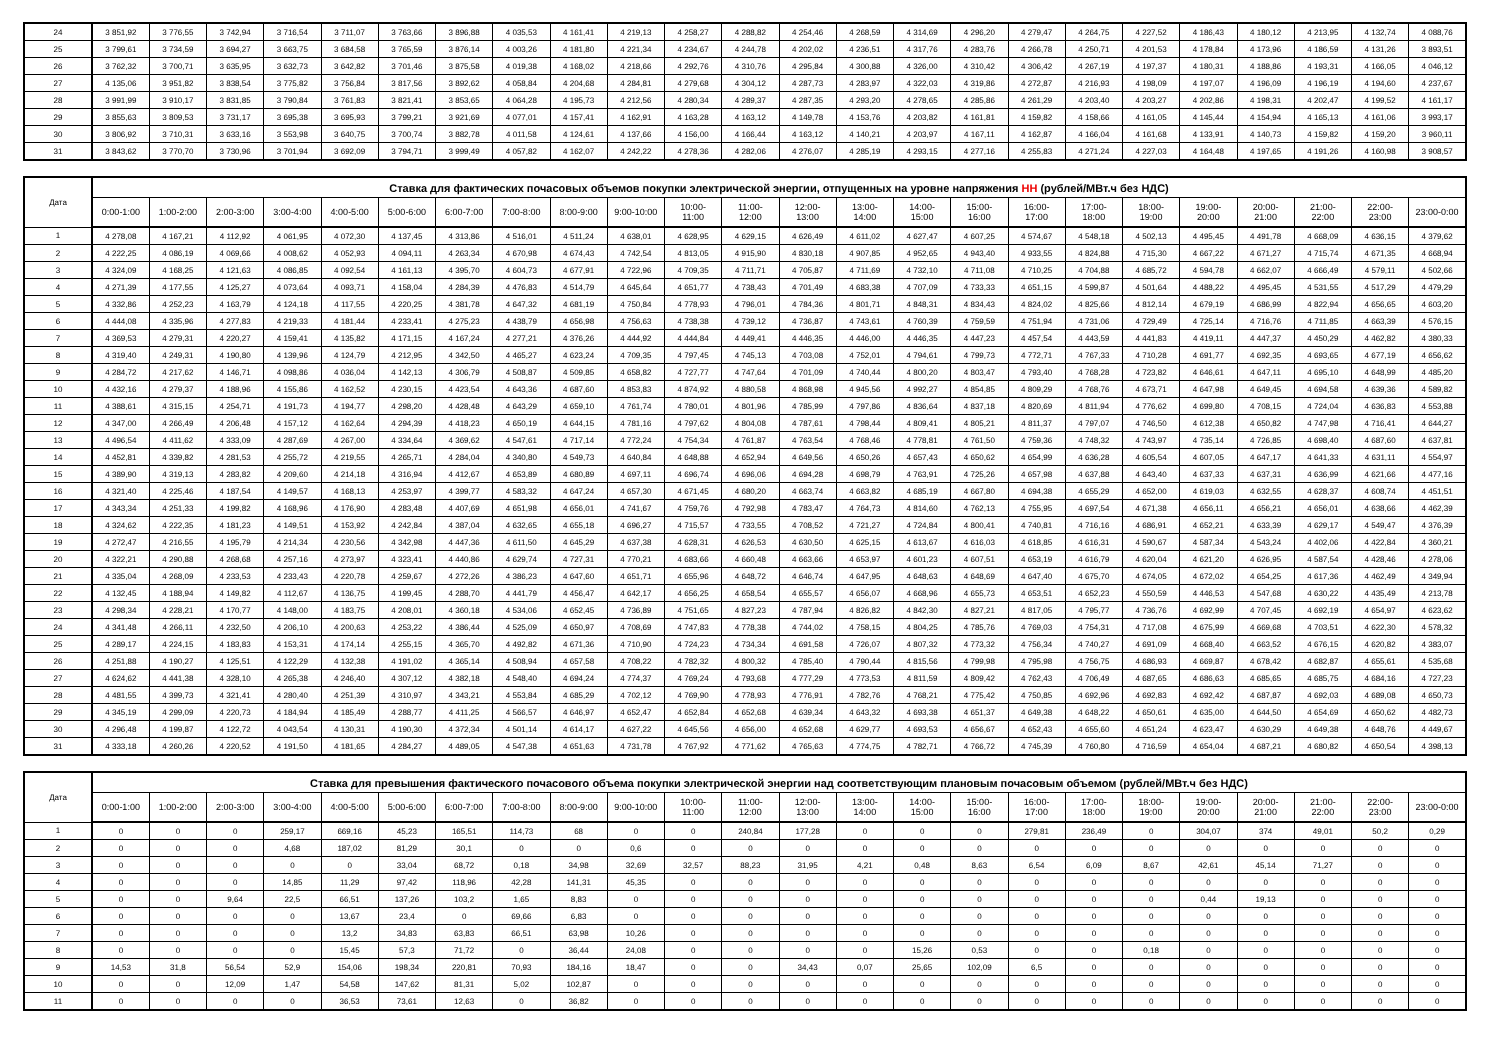| 24 | 3 851,92 | 3 776,55 | 3 742,94 | 3 716,54 | 3 711,07 | 3 763,66 | 3 896,88 | 4 035,53 | 4 161,41 | 4 219,13 | 4 258,27 | 4 288,82 | 4 254,46 | 4 268,59 | 4 314,69 | 4 296,20 | 4 279,47 | 4 264,75 | 4 227,52 | 4 186,43 | 4 180,12 | 4 213,95 | 4 132,74 | 4 088,76 |
| 25 | 3 799,61 | 3 734,59 | 3 694,27 | 3 663,75 | 3 684,58 | 3 765,59 | 3 876,14 | 4 003,26 | 4 181,80 | 4 221,34 | 4 234,67 | 4 244,78 | 4 202,02 | 4 236,51 | 4 317,76 | 4 283,76 | 4 266,78 | 4 250,71 | 4 201,53 | 4 178,84 | 4 173,96 | 4 186,59 | 4 131,26 | 3 893,51 |
| 26 | 3 762,32 | 3 700,71 | 3 635,95 | 3 632,73 | 3 642,82 | 3 701,46 | 3 875,58 | 4 019,38 | 4 168,02 | 4 218,66 | 4 292,76 | 4 310,76 | 4 295,84 | 4 300,88 | 4 326,00 | 4 310,42 | 4 306,42 | 4 267,19 | 4 197,37 | 4 180,31 | 4 188,86 | 4 193,31 | 4 166,05 | 4 046,12 |
| 27 | 4 135,06 | 3 951,82 | 3 838,54 | 3 775,82 | 3 756,84 | 3 817,56 | 3 892,62 | 4 058,84 | 4 204,68 | 4 284,81 | 4 279,68 | 4 304,12 | 4 287,73 | 4 283,97 | 4 322,03 | 4 319,86 | 4 272,87 | 4 216,93 | 4 198,09 | 4 197,07 | 4 196,09 | 4 196,19 | 4 194,60 | 4 237,67 |
| 28 | 3 991,99 | 3 910,17 | 3 831,85 | 3 790,84 | 3 761,83 | 3 821,41 | 3 853,65 | 4 064,28 | 4 195,73 | 4 212,56 | 4 280,34 | 4 289,37 | 4 287,35 | 4 293,20 | 4 278,65 | 4 285,86 | 4 261,29 | 4 203,40 | 4 203,27 | 4 202,86 | 4 198,31 | 4 202,47 | 4 199,52 | 4 161,17 |
| 29 | 3 855,63 | 3 809,53 | 3 731,17 | 3 695,38 | 3 695,93 | 3 799,21 | 3 921,69 | 4 077,01 | 4 157,41 | 4 162,91 | 4 163,28 | 4 163,12 | 4 149,78 | 4 153,76 | 4 203,82 | 4 161,81 | 4 159,82 | 4 158,66 | 4 161,05 | 4 145,44 | 4 154,94 | 4 165,13 | 4 161,06 | 3 993,17 |
| 30 | 3 806,92 | 3 710,31 | 3 633,16 | 3 553,98 | 3 640,75 | 3 700,74 | 3 882,78 | 4 011,58 | 4 124,61 | 4 137,66 | 4 156,00 | 4 166,44 | 4 163,12 | 4 140,21 | 4 203,97 | 4 167,11 | 4 162,87 | 4 166,04 | 4 161,68 | 4 133,91 | 4 140,73 | 4 159,82 | 4 159,20 | 3 960,11 |
| 31 | 3 843,62 | 3 770,70 | 3 730,96 | 3 701,94 | 3 692,09 | 3 794,71 | 3 999,49 | 4 057,82 | 4 162,07 | 4 242,22 | 4 278,36 | 4 282,06 | 4 276,07 | 4 285,19 | 4 293,15 | 4 277,16 | 4 255,83 | 4 271,24 | 4 227,03 | 4 164,48 | 4 197,65 | 4 191,26 | 4 160,98 | 3 908,57 |
| Дата | Ставка для фактических почасовых объемов покупки электрической энергии, отпущенных на уровне напряжения НН (рублей/МВт.ч без НДС) | | | | | | | | | | | | | | | | | | | | | | | |
| --- | --- | --- | --- | --- | --- | --- | --- | --- | --- | --- | --- | --- | --- | --- | --- | --- | --- | --- | --- | --- | --- | --- | --- | --- |
| | 0:00-1:00 | 1:00-2:00 | 2:00-3:00 | 3:00-4:00 | 4:00-5:00 | 5:00-6:00 | 6:00-7:00 | 7:00-8:00 | 8:00-9:00 | 9:00-10:00 | 10:00- 11:00 | 11:00- 12:00 | 12:00- 13:00 | 13:00- 14:00 | 14:00- 15:00 | 15:00- 16:00 | 16:00- 17:00 | 17:00- 18:00 | 18:00- 19:00 | 19:00- 20:00 | 20:00- 21:00 | 21:00- 22:00 | 22:00- 23:00 | 23:00-0:00 |
| 1 | 4 278,08 | 4 167,21 | 4 112,92 | 4 061,95 | 4 072,30 | 4 137,45 | 4 313,86 | 4 516,01 | 4 511,24 | 4 638,01 | 4 628,95 | 4 629,15 | 4 626,49 | 4 611,02 | 4 627,47 | 4 607,25 | 4 574,67 | 4 548,18 | 4 502,13 | 4 495,45 | 4 491,78 | 4 668,09 | 4 636,15 | 4 379,62 |
| 2 | 4 222,25 | 4 086,19 | 4 069,66 | 4 008,62 | 4 052,93 | 4 094,11 | 4 263,34 | 4 670,98 | 4 674,43 | 4 742,54 | 4 813,05 | 4 915,90 | 4 830,18 | 4 907,85 | 4 952,65 | 4 943,40 | 4 933,55 | 4 824,88 | 4 715,30 | 4 667,22 | 4 671,27 | 4 715,74 | 4 671,35 | 4 668,94 |
| 3 | 4 324,09 | 4 168,25 | 4 121,63 | 4 086,85 | 4 092,54 | 4 161,13 | 4 395,70 | 4 604,73 | 4 677,91 | 4 722,96 | 4 709,35 | 4 711,71 | 4 705,87 | 4 711,69 | 4 732,10 | 4 711,08 | 4 710,25 | 4 704,88 | 4 685,72 | 4 594,78 | 4 662,07 | 4 666,49 | 4 579,11 | 4 502,66 |
| 4 | 4 271,39 | 4 177,55 | 4 125,27 | 4 073,64 | 4 093,71 | 4 158,04 | 4 284,39 | 4 476,83 | 4 514,79 | 4 645,64 | 4 651,77 | 4 738,43 | 4 701,49 | 4 683,38 | 4 707,09 | 4 733,33 | 4 651,15 | 4 599,87 | 4 501,64 | 4 488,22 | 4 495,45 | 4 531,55 | 4 517,29 | 4 479,29 |
| 5 | 4 332,86 | 4 252,23 | 4 163,79 | 4 124,18 | 4 117,55 | 4 220,25 | 4 381,78 | 4 647,32 | 4 681,19 | 4 750,84 | 4 778,93 | 4 796,01 | 4 784,36 | 4 801,71 | 4 848,31 | 4 834,43 | 4 824,02 | 4 825,66 | 4 812,14 | 4 679,19 | 4 686,99 | 4 822,94 | 4 656,65 | 4 603,20 |
| 6 | 4 444,08 | 4 335,96 | 4 277,83 | 4 219,33 | 4 181,44 | 4 233,41 | 4 275,23 | 4 438,79 | 4 656,98 | 4 756,63 | 4 738,38 | 4 739,12 | 4 736,87 | 4 743,61 | 4 760,39 | 4 759,59 | 4 751,94 | 4 731,06 | 4 729,49 | 4 725,14 | 4 716,76 | 4 711,85 | 4 663,39 | 4 576,15 |
| 7 | 4 369,53 | 4 279,31 | 4 220,27 | 4 159,41 | 4 135,82 | 4 171,15 | 4 167,24 | 4 277,21 | 4 376,26 | 4 444,92 | 4 444,84 | 4 449,41 | 4 446,35 | 4 446,00 | 4 446,35 | 4 447,23 | 4 457,54 | 4 443,59 | 4 441,83 | 4 419,11 | 4 447,37 | 4 450,29 | 4 462,82 | 4 380,33 |
| 8 | 4 319,40 | 4 249,31 | 4 190,80 | 4 139,96 | 4 124,79 | 4 212,95 | 4 342,50 | 4 465,27 | 4 623,24 | 4 709,35 | 4 797,45 | 4 745,13 | 4 703,08 | 4 752,01 | 4 794,61 | 4 799,73 | 4 772,71 | 4 767,33 | 4 710,28 | 4 691,77 | 4 692,35 | 4 693,65 | 4 677,19 | 4 656,62 |
| 9 | 4 284,72 | 4 217,62 | 4 146,71 | 4 098,86 | 4 036,04 | 4 142,13 | 4 306,79 | 4 508,87 | 4 509,85 | 4 658,82 | 4 727,77 | 4 747,64 | 4 701,09 | 4 740,44 | 4 800,20 | 4 803,47 | 4 793,40 | 4 768,28 | 4 723,82 | 4 646,61 | 4 647,11 | 4 695,10 | 4 648,99 | 4 485,20 |
| 10 | 4 432,16 | 4 279,37 | 4 188,96 | 4 155,86 | 4 162,52 | 4 230,15 | 4 423,54 | 4 643,36 | 4 687,60 | 4 853,83 | 4 874,92 | 4 880,58 | 4 868,98 | 4 945,56 | 4 992,27 | 4 854,85 | 4 809,29 | 4 768,76 | 4 673,71 | 4 647,98 | 4 649,45 | 4 694,58 | 4 639,36 | 4 589,82 |
| 11 | 4 388,61 | 4 315,15 | 4 254,71 | 4 191,73 | 4 194,77 | 4 298,20 | 4 428,48 | 4 643,29 | 4 659,10 | 4 761,74 | 4 780,01 | 4 801,96 | 4 785,99 | 4 797,86 | 4 836,64 | 4 837,18 | 4 820,69 | 4 811,94 | 4 776,62 | 4 699,80 | 4 708,15 | 4 724,04 | 4 636,83 | 4 553,88 |
| 12 | 4 347,00 | 4 266,49 | 4 206,48 | 4 157,12 | 4 162,64 | 4 294,39 | 4 418,23 | 4 650,19 | 4 644,15 | 4 781,16 | 4 797,62 | 4 804,08 | 4 787,61 | 4 798,44 | 4 809,41 | 4 805,21 | 4 811,37 | 4 797,07 | 4 746,50 | 4 612,38 | 4 650,82 | 4 747,98 | 4 716,41 | 4 644,27 |
| 13 | 4 496,54 | 4 411,62 | 4 333,09 | 4 287,69 | 4 267,00 | 4 334,64 | 4 369,62 | 4 547,61 | 4 717,14 | 4 772,24 | 4 754,34 | 4 761,87 | 4 763,54 | 4 768,46 | 4 778,81 | 4 761,50 | 4 759,36 | 4 748,32 | 4 743,97 | 4 735,14 | 4 726,85 | 4 698,40 | 4 687,60 | 4 637,81 |
| 14 | 4 452,81 | 4 339,82 | 4 281,53 | 4 255,72 | 4 219,55 | 4 265,71 | 4 284,04 | 4 340,80 | 4 549,73 | 4 640,84 | 4 648,88 | 4 652,94 | 4 649,56 | 4 650,26 | 4 657,43 | 4 650,62 | 4 654,99 | 4 636,28 | 4 605,54 | 4 607,05 | 4 647,17 | 4 641,33 | 4 631,11 | 4 554,97 |
| 15 | 4 389,90 | 4 319,13 | 4 283,82 | 4 209,60 | 4 214,18 | 4 316,94 | 4 412,67 | 4 653,89 | 4 680,89 | 4 697,11 | 4 696,74 | 4 696,06 | 4 694,28 | 4 698,79 | 4 763,91 | 4 725,26 | 4 657,98 | 4 637,88 | 4 643,40 | 4 637,33 | 4 637,31 | 4 636,99 | 4 621,66 | 4 477,16 |
| 16 | 4 321,40 | 4 225,46 | 4 187,54 | 4 149,57 | 4 168,13 | 4 253,97 | 4 399,77 | 4 583,32 | 4 647,24 | 4 657,30 | 4 671,45 | 4 680,20 | 4 663,74 | 4 663,82 | 4 685,19 | 4 667,80 | 4 694,38 | 4 655,29 | 4 652,00 | 4 619,03 | 4 632,55 | 4 628,37 | 4 608,74 | 4 451,51 |
| 17 | 4 343,34 | 4 251,33 | 4 199,82 | 4 168,96 | 4 176,90 | 4 283,48 | 4 407,69 | 4 651,98 | 4 656,01 | 4 741,67 | 4 759,76 | 4 792,98 | 4 783,47 | 4 764,73 | 4 814,60 | 4 762,13 | 4 755,95 | 4 697,54 | 4 671,38 | 4 656,11 | 4 656,21 | 4 656,01 | 4 638,66 | 4 462,39 |
| 18 | 4 324,62 | 4 222,35 | 4 181,23 | 4 149,51 | 4 153,92 | 4 242,84 | 4 387,04 | 4 632,65 | 4 655,18 | 4 696,27 | 4 715,57 | 4 733,55 | 4 708,52 | 4 721,27 | 4 724,84 | 4 800,41 | 4 740,81 | 4 716,16 | 4 686,91 | 4 652,21 | 4 633,39 | 4 629,17 | 4 549,47 | 4 376,39 |
| 19 | 4 272,47 | 4 216,55 | 4 195,79 | 4 214,34 | 4 230,56 | 4 342,98 | 4 447,36 | 4 611,50 | 4 645,29 | 4 637,38 | 4 628,31 | 4 626,53 | 4 630,50 | 4 625,15 | 4 613,67 | 4 616,03 | 4 618,85 | 4 616,31 | 4 590,67 | 4 587,34 | 4 543,24 | 4 402,06 | 4 422,84 | 4 360,21 |
| 20 | 4 322,21 | 4 290,88 | 4 268,68 | 4 257,16 | 4 273,97 | 4 323,41 | 4 440,86 | 4 629,74 | 4 727,31 | 4 770,21 | 4 683,66 | 4 660,48 | 4 663,66 | 4 653,97 | 4 601,23 | 4 607,51 | 4 653,19 | 4 616,79 | 4 620,04 | 4 621,20 | 4 626,95 | 4 587,54 | 4 428,46 | 4 278,06 |
| 21 | 4 335,04 | 4 268,09 | 4 233,53 | 4 233,43 | 4 220,78 | 4 259,67 | 4 272,26 | 4 386,23 | 4 647,60 | 4 651,71 | 4 655,96 | 4 648,72 | 4 646,74 | 4 647,95 | 4 648,63 | 4 648,69 | 4 647,40 | 4 675,70 | 4 674,05 | 4 672,02 | 4 654,25 | 4 617,36 | 4 462,49 | 4 349,94 |
| 22 | 4 132,45 | 4 188,94 | 4 149,82 | 4 112,67 | 4 136,75 | 4 199,45 | 4 288,70 | 4 441,79 | 4 456,47 | 4 642,17 | 4 656,25 | 4 658,54 | 4 655,57 | 4 656,07 | 4 668,96 | 4 655,73 | 4 653,51 | 4 652,23 | 4 550,59 | 4 446,53 | 4 547,68 | 4 630,22 | 4 435,49 | 4 213,78 |
| 23 | 4 298,34 | 4 228,21 | 4 170,77 | 4 148,00 | 4 183,75 | 4 208,01 | 4 360,18 | 4 534,06 | 4 652,45 | 4 736,89 | 4 751,65 | 4 827,23 | 4 787,94 | 4 826,82 | 4 842,30 | 4 827,21 | 4 817,05 | 4 795,77 | 4 736,76 | 4 692,99 | 4 707,45 | 4 692,19 | 4 654,97 | 4 623,62 |
| 24 | 4 341,48 | 4 266,11 | 4 232,50 | 4 206,10 | 4 200,63 | 4 253,22 | 4 386,44 | 4 525,09 | 4 650,97 | 4 708,69 | 4 747,83 | 4 778,38 | 4 744,02 | 4 758,15 | 4 804,25 | 4 785,76 | 4 769,03 | 4 754,31 | 4 717,08 | 4 675,99 | 4 669,68 | 4 703,51 | 4 622,30 | 4 578,32 |
| 25 | 4 289,17 | 4 224,15 | 4 183,83 | 4 153,31 | 4 174,14 | 4 255,15 | 4 365,70 | 4 492,82 | 4 671,36 | 4 710,90 | 4 724,23 | 4 734,34 | 4 691,58 | 4 726,07 | 4 807,32 | 4 773,32 | 4 756,34 | 4 740,27 | 4 691,09 | 4 668,40 | 4 663,52 | 4 676,15 | 4 620,82 | 4 383,07 |
| 26 | 4 251,88 | 4 190,27 | 4 125,51 | 4 122,29 | 4 132,38 | 4 191,02 | 4 365,14 | 4 508,94 | 4 657,58 | 4 708,22 | 4 782,32 | 4 800,32 | 4 785,40 | 4 790,44 | 4 815,56 | 4 799,98 | 4 795,98 | 4 756,75 | 4 686,93 | 4 669,87 | 4 678,42 | 4 682,87 | 4 655,61 | 4 535,68 |
| 27 | 4 624,62 | 4 441,38 | 4 328,10 | 4 265,38 | 4 246,40 | 4 307,12 | 4 382,18 | 4 548,40 | 4 694,24 | 4 774,37 | 4 769,24 | 4 793,68 | 4 777,29 | 4 773,53 | 4 811,59 | 4 809,42 | 4 762,43 | 4 706,49 | 4 687,65 | 4 686,63 | 4 685,65 | 4 685,75 | 4 684,16 | 4 727,23 |
| 28 | 4 481,55 | 4 399,73 | 4 321,41 | 4 280,40 | 4 251,39 | 4 310,97 | 4 343,21 | 4 553,84 | 4 685,29 | 4 702,12 | 4 769,90 | 4 778,93 | 4 776,91 | 4 782,76 | 4 768,21 | 4 775,42 | 4 750,85 | 4 692,96 | 4 692,83 | 4 692,42 | 4 687,87 | 4 692,03 | 4 689,08 | 4 650,73 |
| 29 | 4 345,19 | 4 299,09 | 4 220,73 | 4 184,94 | 4 185,49 | 4 288,77 | 4 411,25 | 4 566,57 | 4 646,97 | 4 652,47 | 4 652,84 | 4 652,68 | 4 639,34 | 4 643,32 | 4 693,38 | 4 651,37 | 4 649,38 | 4 648,22 | 4 650,61 | 4 635,00 | 4 644,50 | 4 654,69 | 4 650,62 | 4 482,73 |
| 30 | 4 296,48 | 4 199,87 | 4 122,72 | 4 043,54 | 4 130,31 | 4 190,30 | 4 372,34 | 4 501,14 | 4 614,17 | 4 627,22 | 4 645,56 | 4 656,00 | 4 652,68 | 4 629,77 | 4 693,53 | 4 656,67 | 4 652,43 | 4 655,60 | 4 651,24 | 4 623,47 | 4 630,29 | 4 649,38 | 4 648,76 | 4 449,67 |
| 31 | 4 333,18 | 4 260,26 | 4 220,52 | 4 191,50 | 4 181,65 | 4 284,27 | 4 489,05 | 4 547,38 | 4 651,63 | 4 731,78 | 4 767,92 | 4 771,62 | 4 765,63 | 4 774,75 | 4 782,71 | 4 766,72 | 4 745,39 | 4 760,80 | 4 716,59 | 4 654,04 | 4 687,21 | 4 680,82 | 4 650,54 | 4 398,13 |
| Дата | Ставка для превышения фактического почасового объема покупки электрической энергии над соответствующим плановым почасовым объемом (рублей/МВт.ч без НДС) | | | | | | | | | | | | | | | | | | | | | | | |
| --- | --- | --- | --- | --- | --- | --- | --- | --- | --- | --- | --- | --- | --- | --- | --- | --- | --- | --- | --- | --- | --- | --- | --- | --- |
| | 0:00-1:00 | 1:00-2:00 | 2:00-3:00 | 3:00-4:00 | 4:00-5:00 | 5:00-6:00 | 6:00-7:00 | 7:00-8:00 | 8:00-9:00 | 9:00-10:00 | 10:00- 11:00 | 11:00- 12:00 | 12:00- 13:00 | 13:00- 14:00 | 14:00- 15:00 | 15:00- 16:00 | 16:00- 17:00 | 17:00- 18:00 | 18:00- 19:00 | 19:00- 20:00 | 20:00- 21:00 | 21:00- 22:00 | 22:00- 23:00 | 23:00-0:00 |
| 1 | 0 | 0 | 0 | 259,17 | 669,16 | 45,23 | 165,51 | 114,73 | 68 | 0 | 0 | 240,84 | 177,28 | 0 | 0 | 0 | 279,81 | 236,49 | 0 | 304,07 | 374 | 49,01 | 50,2 | 0,29 |
| 2 | 0 | 0 | 0 | 4,68 | 187,02 | 81,29 | 30,1 | 0 | 0 | 0,6 | 0 | 0 | 0 | 0 | 0 | 0 | 0 | 0 | 0 | 0 | 0 | 0 | 0 | 0 |
| 3 | 0 | 0 | 0 | 0 | 0 | 33,04 | 68,72 | 0,18 | 34,98 | 32,69 | 32,57 | 88,23 | 31,95 | 4,21 | 0,48 | 8,63 | 6,54 | 6,09 | 8,67 | 42,61 | 45,14 | 71,27 | 0 | 0 |
| 4 | 0 | 0 | 0 | 14,85 | 11,29 | 97,42 | 118,96 | 42,28 | 141,31 | 45,35 | 0 | 0 | 0 | 0 | 0 | 0 | 0 | 0 | 0 | 0 | 0 | 0 | 0 | 0 |
| 5 | 0 | 0 | 9,64 | 22,5 | 66,51 | 137,26 | 103,2 | 1,65 | 8,83 | 0 | 0 | 0 | 0 | 0 | 0 | 0 | 0 | 0 | 0 | 0,44 | 19,13 | 0 | 0 | 0 |
| 6 | 0 | 0 | 0 | 0 | 13,67 | 23,4 | 0 | 69,66 | 6,83 | 0 | 0 | 0 | 0 | 0 | 0 | 0 | 0 | 0 | 0 | 0 | 0 | 0 | 0 | 0 |
| 7 | 0 | 0 | 0 | 0 | 13,2 | 34,83 | 63,83 | 66,51 | 63,98 | 10,26 | 0 | 0 | 0 | 0 | 0 | 0 | 0 | 0 | 0 | 0 | 0 | 0 | 0 | 0 |
| 8 | 0 | 0 | 0 | 0 | 15,45 | 57,3 | 71,72 | 0 | 36,44 | 24,08 | 0 | 0 | 0 | 0 | 15,26 | 0,53 | 0 | 0 | 0,18 | 0 | 0 | 0 | 0 | 0 |
| 9 | 14,53 | 31,8 | 56,54 | 52,9 | 154,06 | 198,34 | 220,81 | 70,93 | 184,16 | 18,47 | 0 | 0 | 34,43 | 0,07 | 25,65 | 102,09 | 6,5 | 0 | 0 | 0 | 0 | 0 | 0 | 0 |
| 10 | 0 | 0 | 12,09 | 1,47 | 54,58 | 147,62 | 81,31 | 5,02 | 102,87 | 0 | 0 | 0 | 0 | 0 | 0 | 0 | 0 | 0 | 0 | 0 | 0 | 0 | 0 | 0 |
| 11 | 0 | 0 | 0 | 0 | 36,53 | 73,61 | 12,63 | 0 | 36,82 | 0 | 0 | 0 | 0 | 0 | 0 | 0 | 0 | 0 | 0 | 0 | 0 | 0 | 0 | 0 |